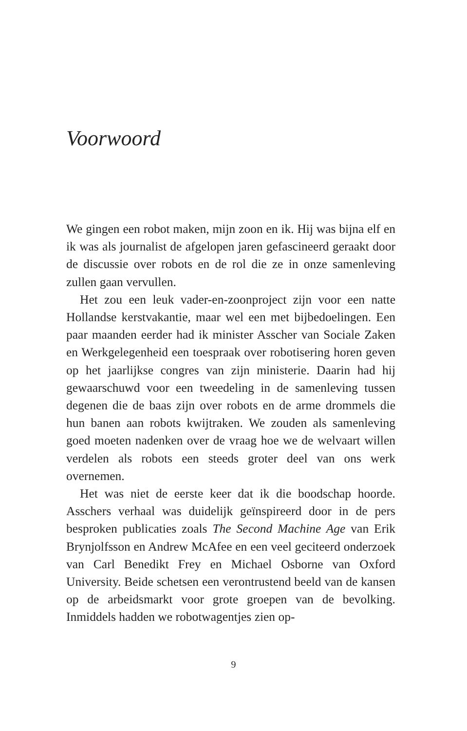Voorwoord
We gingen een robot maken, mijn zoon en ik. Hij was bijna elf en ik was als journalist de afgelopen jaren gefascineerd geraakt door de discussie over robots en de rol die ze in onze samenleving zullen gaan vervullen.
Het zou een leuk vader-en-zoonproject zijn voor een natte Hollandse kerstvakantie, maar wel een met bijbedoelingen. Een paar maanden eerder had ik minister Asscher van Sociale Zaken en Werkgelegenheid een toespraak over robotisering horen geven op het jaarlijkse congres van zijn ministerie. Daarin had hij gewaarschuwd voor een tweedeling in de samenleving tussen degenen die de baas zijn over robots en de arme drommels die hun banen aan robots kwijtraken. We zouden als samenleving goed moeten nadenken over de vraag hoe we de welvaart willen verdelen als robots een steeds groter deel van ons werk overnemen.
Het was niet de eerste keer dat ik die boodschap hoorde. Asschers verhaal was duidelijk geïnspireerd door in de pers besproken publicaties zoals The Second Machine Age van Erik Brynjolfsson en Andrew McAfee en een veel geciteerd onderzoek van Carl Benedikt Frey en Michael Osborne van Oxford University. Beide schetsen een verontrustend beeld van de kansen op de arbeidsmarkt voor grote groepen van de bevolking. Inmiddels hadden we robotwagentjes zien op-
9